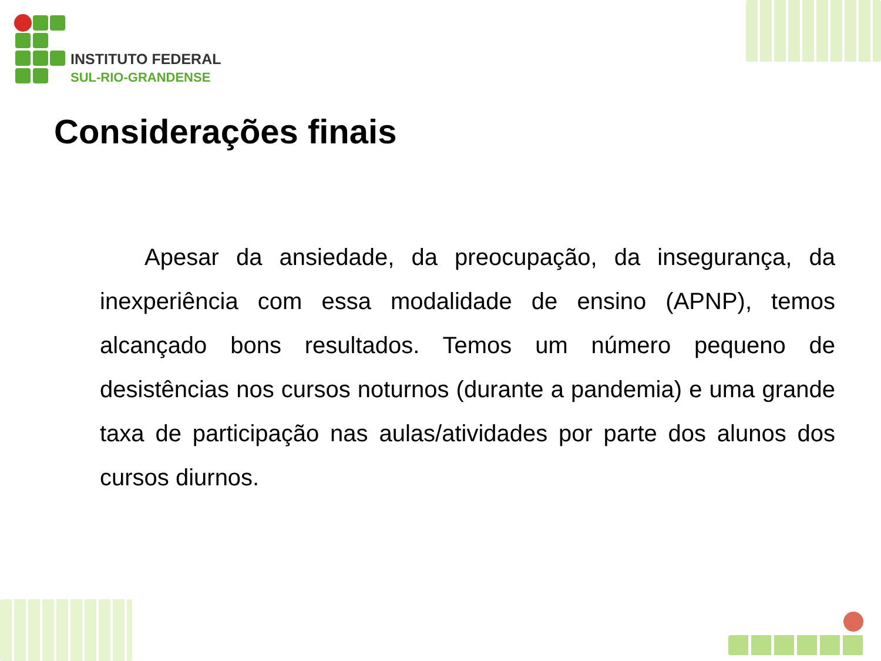INSTITUTO FEDERAL
SUL-RIO-GRANDENSE
Considerações finais
Apesar da ansiedade, da preocupação, da insegurança, da inexperiência com essa modalidade de ensino (APNP), temos alcançado bons resultados. Temos um número pequeno de desistências nos cursos noturnos (durante a pandemia) e uma grande taxa de participação nas aulas/atividades por parte dos alunos dos cursos diurnos.